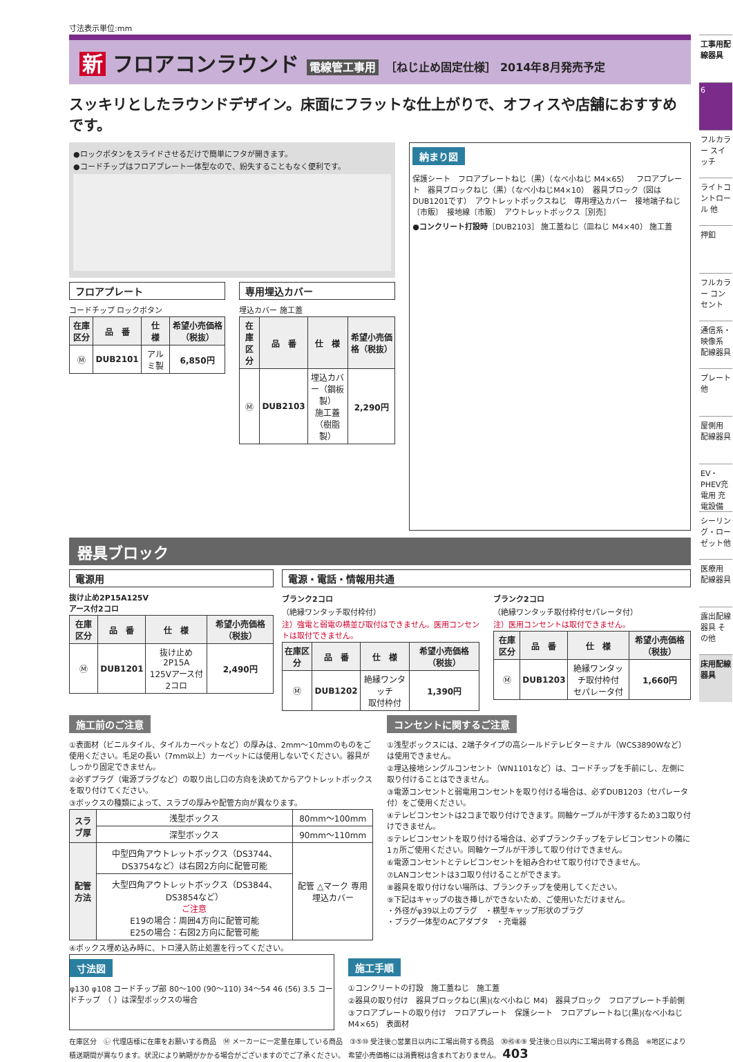寸法表示単位:mm
新 フロアコンラウンド 電線管工事用 ［ねじ止め固定仕様］ 2014年8月発売予定
スッキリとしたラウンドデザイン。床面にフラットな仕上がりで、オフィスや店舗におすすめです。
●ロックボタンをスライドさせるだけで簡単にフタが開きます。
●コードチップはフロアプレート一体型なので、紛失することもなく便利です。
フロアプレート
コードチップ ロックボタン
| 在庫区分 | 品 番 | 仕 様 | 希望小売価格（税抜） |
| --- | --- | --- | --- |
| Ⓜ | DUB2101 | アルミ製 | 6,850円 |
専用埋込カバー
埋込カバー 施工蓋
| 在庫区分 | 品 番 | 仕 様 | 希望小売価格（税抜） |
| --- | --- | --- | --- |
| Ⓜ | DUB2103 | 埋込カバー（鋼板製） 施工蓋（樹脂製） | 2,290円 |
納まり図
保護シート　フロアプレートねじ（黒）（なべ小ねじ M4×65）　フロアプレート　器具ブロックねじ（黒）（なべ小ねじM4×10）　器具ブロック（図はDUB1201です）　アウトレットボックスねじ　専用埋込カバー　接地端子ねじ〔市販〕　接地線〔市販〕　アウトレットボックス［別売］
●コンクリート打設時［DUB2103］ 施工蓋ねじ（皿ねじ M4×40） 施工蓋
器具ブロック
電源用
抜け止め2P15A125V
アース付2コロ
| 在庫区分 | 品 番 | 仕 様 | 希望小売価格（税抜） |
| --- | --- | --- | --- |
| Ⓜ | DUB1201 | 抜け止め2P15A 125Vアース付2コロ | 2,490円 |
電源・電話・情報用共通
ブランク2コロ
（絶縁ワンタッチ取付枠付）
注）強電と弱電の横並び取付はできません。医用コンセントは取付できません。
| 在庫区分 | 品 番 | 仕 様 | 希望小売価格（税抜） |
| --- | --- | --- | --- |
| Ⓜ | DUB1202 | 絶縁ワンタッチ 取付枠付 | 1,390円 |
ブランク2コロ
（絶縁ワンタッチ取付枠付セパレータ付）
注）医用コンセントは取付できません。
| 在庫区分 | 品 番 | 仕 様 | 希望小売価格（税抜） |
| --- | --- | --- | --- |
| Ⓜ | DUB1203 | 絶縁ワンタッチ取付枠付 セパレータ付 | 1,660円 |
施工前のご注意
①表面材（ビニルタイル、タイルカーペットなど）の厚みは、2mm～10mmのものをご使用ください。毛足の長い（7mm以上）カーペットには使用しないでください。器具がしっかり固定できません。
②必ずプラグ（電源プラグなど）の取り出し口の方向を決めてからアウトレットボックスを取り付けてください。
③ボックスの種類によって、スラブの厚みや配管方向が異なります。
| スラブ厚 | 浅型ボックス | 80mm～100mm |
| | 深型ボックス | 90mm～110mm |
| 配管方法 | 中型四角アウトレットボックス（DS3744、DS3754など）は右図2方向に配管可能 | 配管 △マーク 専用埋込カバー |
| | 大型四角アウトレットボックス（DS3844、DS3854など） ご注意 E19の場合：周囲4方向に配管可能 E25の場合：右図2方向に配管可能 | |
④ボックス埋め込み時に、トロ浸入防止処置を行ってください。
コンセントに関するご注意
①浅型ボックスには、2端子タイプの高シールドテレビターミナル（WCS3890Wなど）は使用できません。
②埋込接地シングルコンセント（WN1101など）は、コードチップを手前にし、左側に取り付けることはできません。
③電源コンセントと弱電用コンセントを取り付ける場合は、必ずDUB1203（セパレータ付）をご使用ください。
④テレビコンセントは2コまで取り付けできます。同軸ケーブルが干渉するため3コ取り付けできません。
⑤テレビコンセントを取り付ける場合は、必ずブランクチップをテレビコンセントの隣に1ヵ所ご使用ください。同軸ケーブルが干渉して取り付けできません。
⑥電源コンセントとテレビコンセントを組み合わせて取り付けできません。
⑦LANコンセントは3コ取り付けることができます。
⑧器具を取り付けない場所は、ブランクチップを使用してください。
⑨下記はキャップの抜き挿しができないため、ご使用いただけません。
・外径がφ39以上のプラグ　・横型キャップ形状のプラグ
・プラグ一体型のACアダプタ　・充電器
寸法図
φ130 φ108 コードチップ部 80～100 (90～110) 34～54 46 (56) 3.5 コードチップ　（ ）は深型ボックスの場合
施工手順
①コンクリートの打設　施工蓋ねじ　施工蓋
②器具の取り付け　器具ブロックねじ(黒)(なべ小ねじ M4)　器具ブロック　フロアプレート手前側
③フロアプレートの取り付け　フロアプレート　保護シート　フロアプレートねじ(黒)(なべ小ねじ M4×65)　表面材
在庫区分　㋹ 代理店様に在庫をお願いする商品　Ⓜ メーカーに一定量在庫している商品　③⑤⑩ 受注後○営業日以内に工場出荷する商品　㉚㊺⑥⑨ 受注後○日以内に工場出荷する商品　※地区により積送期間が異なります。状況により納期がかかる場合がございますのでご了承ください。　希望小売価格には消費税は含まれておりません。 403
工事用配線器具
6
フルカラー スイッチ
ライトコントロール 他
押釦
フルカラー コンセント
通信系・映像系 配線器具
プレート 他
屋側用 配線器具
EV・PHEV充電用 充電設備
シーリング・ローゼット他
医療用 配線器具
露出配線器具 その他
床用配線器具